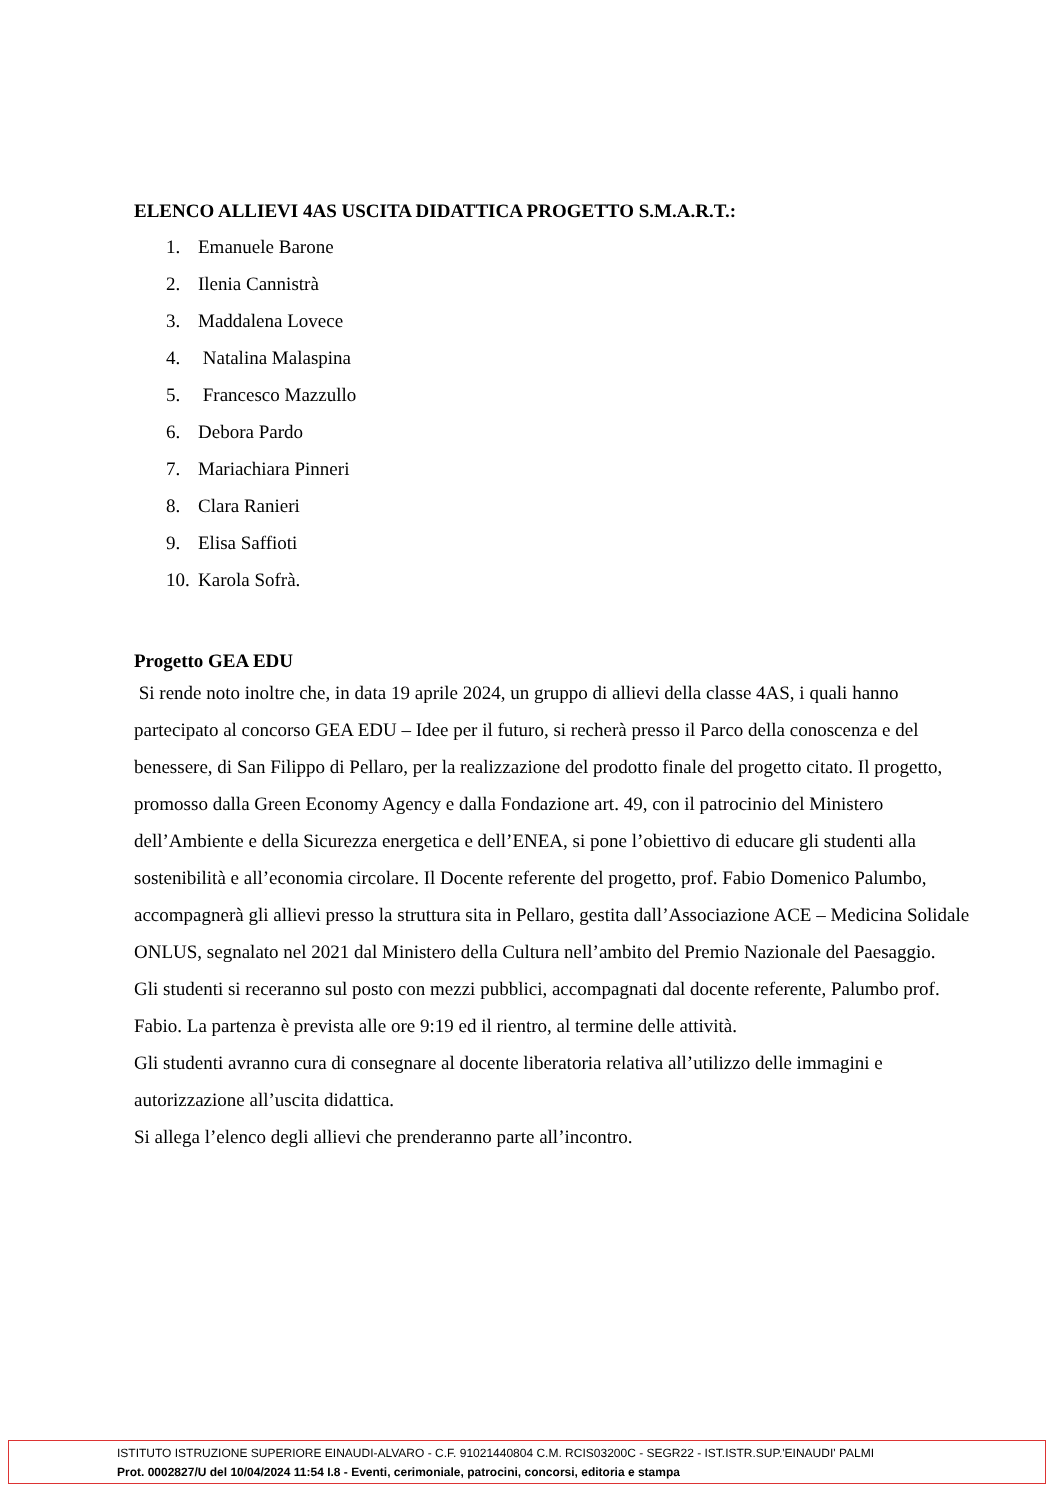ELENCO ALLIEVI 4AS USCITA DIDATTICA PROGETTO S.M.A.R.T.:
1. Emanuele Barone
2. Ilenia Cannistrà
3. Maddalena Lovece
4. Natalina Malaspina
5. Francesco Mazzullo
6. Debora Pardo
7. Mariachiara Pinneri
8. Clara Ranieri
9. Elisa Saffioti
10. Karola Sofrà.
Progetto GEA EDU
Si rende noto inoltre che, in data 19 aprile 2024, un gruppo di allievi della classe 4AS, i quali hanno partecipato al concorso GEA EDU – Idee per il futuro, si recherà presso il Parco della conoscenza e del benessere, di San Filippo di Pellaro, per la realizzazione del prodotto finale del progetto citato. Il progetto, promosso dalla Green Economy Agency e dalla Fondazione art. 49, con il patrocinio del Ministero dell’Ambiente e della Sicurezza energetica e dell’ENEA, si pone l’obiettivo di educare gli studenti alla sostenibilità e all’economia circolare. Il Docente referente del progetto, prof. Fabio Domenico Palumbo, accompagnerà gli allievi presso la struttura sita in Pellaro, gestita dall’Associazione ACE – Medicina Solidale ONLUS, segnalato nel 2021 dal Ministero della Cultura nell’ambito del Premio Nazionale del Paesaggio.
Gli studenti si receranno sul posto con mezzi pubblici, accompagnati dal docente referente, Palumbo prof. Fabio. La partenza è prevista alle ore 9:19 ed il rientro, al termine delle attività.
Gli studenti avranno cura di consegnare al docente liberatoria relativa all’utilizzo delle immagini e autorizzazione all’uscita didattica.
Si allega l’elenco degli allievi che prenderanno parte all’incontro.
ISTITUTO ISTRUZIONE SUPERIORE EINAUDI-ALVARO - C.F. 91021440804 C.M. RCIS03200C - SEGR22 - IST.ISTR.SUP.'EINAUDI' PALMI
Prot. 0002827/U del 10/04/2024 11:54 I.8 - Eventi, cerimoniale, patrocini, concorsi, editoria e stampa